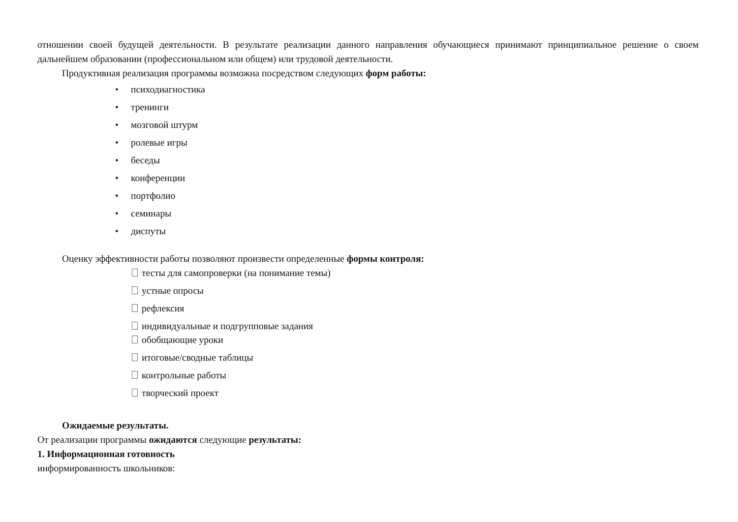отношении своей будущей деятельности. В результате реализации данного направления обучающиеся принимают принципиальное решение о своем дальнейшем образовании (профессиональном или общем) или трудовой деятельности.
Продуктивная реализация программы возможна посредством следующих форм работы:
• психодиагностика
• тренинги
• мозговой штурм
• ролевые игры
• беседы
• конференции
• портфолио
• семинары
• диспуты
Оценку эффективности работы позволяют произвести определенные формы контроля:
тесты для самопроверки (на понимание темы)
устные опросы
рефлексия
индивидуальные и подгрупповые задания
обобщающие уроки
итоговые/сводные таблицы
контрольные работы
творческий проект
Ожидаемые результаты.
От реализации программы ожидаются следующие результаты:
1. Информационная готовность
информированность школьников: